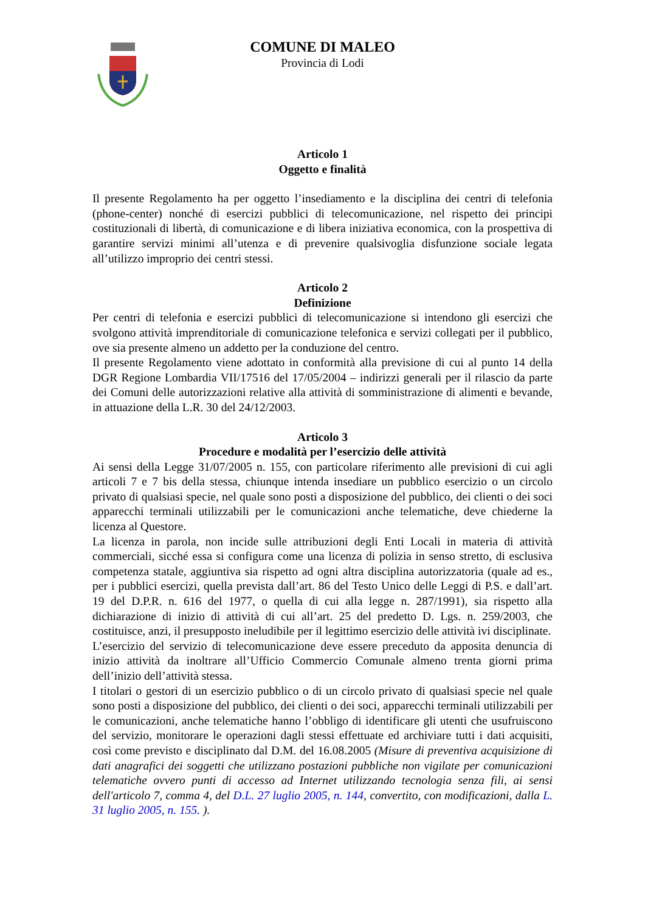COMUNE DI MALEO
Provincia di Lodi
Articolo 1
Oggetto e finalità
Il presente Regolamento ha per oggetto l’insediamento e la disciplina dei centri di telefonia (phone-center) nonché di esercizi pubblici di telecomunicazione, nel rispetto dei principi costituzionali di libertà, di comunicazione e di libera iniziativa economica, con la prospettiva di garantire servizi minimi all’utenza e di prevenire qualsivoglia disfunzione sociale legata all’utilizzo improprio dei centri stessi.
Articolo 2
Definizione
Per centri di telefonia e esercizi pubblici di telecomunicazione si intendono gli esercizi che svolgono attività imprenditoriale di comunicazione telefonica e servizi collegati per il pubblico, ove sia presente almeno un addetto per la conduzione del centro.
Il presente Regolamento viene adottato in conformità alla previsione di cui al punto 14 della DGR Regione Lombardia VII/17516 del 17/05/2004 – indirizzi generali per il rilascio da parte dei Comuni delle autorizzazioni relative alla attività di somministrazione di alimenti e bevande, in attuazione della L.R. 30 del 24/12/2003.
Articolo 3
Procedure e modalità per l’esercizio delle attività
Ai sensi della Legge 31/07/2005 n. 155, con particolare riferimento alle previsioni di cui agli articoli 7 e 7 bis della stessa, chiunque intenda insediare un pubblico esercizio o un circolo privato di qualsiasi specie, nel quale sono posti a disposizione del pubblico, dei clienti o dei soci apparecchi terminali utilizzabili per le comunicazioni anche telematiche, deve chiederne la licenza al Questore.
La licenza in parola, non incide sulle attribuzioni degli Enti Locali in materia di attività commerciali, sicché essa si configura come una licenza di polizia in senso stretto, di esclusiva competenza statale, aggiuntiva sia rispetto ad ogni altra disciplina autorizzatoria (quale ad es., per i pubblici esercizi, quella prevista dall’art. 86 del Testo Unico delle Leggi di P.S. e dall’art. 19 del D.P.R. n. 616 del 1977, o quella di cui alla legge n. 287/1991), sia rispetto alla dichiarazione di inizio di attività di cui all’art. 25 del predetto D. Lgs. n. 259/2003, che costituisce, anzi, il presupposto ineludibile per il legittimo esercizio delle attività ivi disciplinate.
L’esercizio del servizio di telecomunicazione deve essere preceduto da apposita denuncia di inizio attività da inoltrare all’Ufficio Commercio Comunale almeno trenta giorni prima dell’inizio dell’attività stessa.
I titolari o gestori di un esercizio pubblico o di un circolo privato di qualsiasi specie nel quale sono posti a disposizione del pubblico, dei clienti o dei soci, apparecchi terminali utilizzabili per le comunicazioni, anche telematiche hanno l’obbligo di identificare gli utenti che usufruiscono del servizio, monitorare le operazioni dagli stessi effettuate ed archiviare tutti i dati acquisiti, così come previsto e disciplinato dal D.M. del 16.08.2005 (Misure di preventiva acquisizione di dati anagrafici dei soggetti che utilizzano postazioni pubbliche non vigilate per comunicazioni telematiche ovvero punti di accesso ad Internet utilizzando tecnologia senza fili, ai sensi dell'articolo 7, comma 4, del D.L. 27 luglio 2005, n. 144, convertito, con modificazioni, dalla L. 31 luglio 2005, n. 155. ).